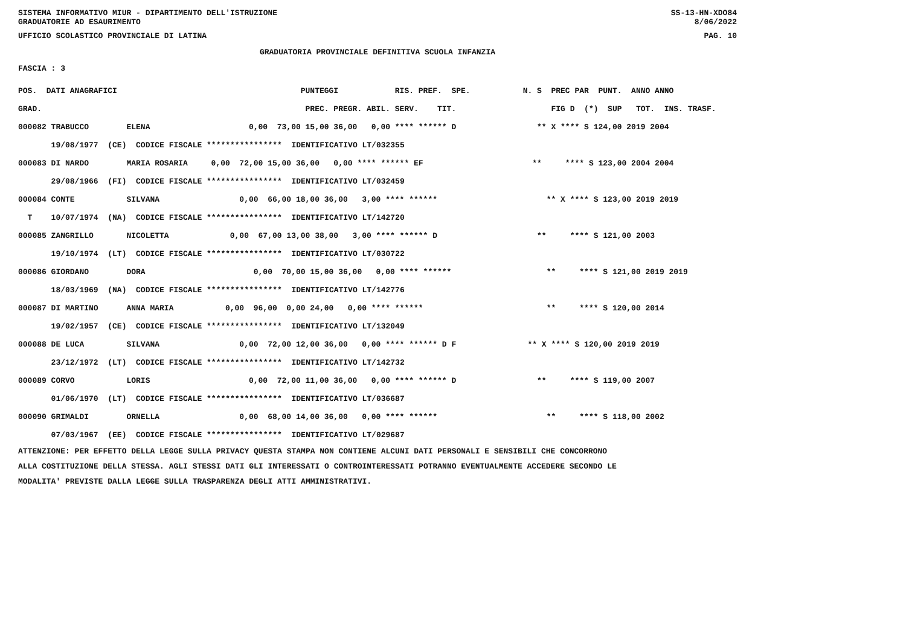SISTEMA INFORMATIVO MIUR - DIPARTIMENTO DELL'ISTRUZIONE SS-13-HN-XDO84
GRADUATORIE AD ESAURIMENTO 8/06/2022
UFFICIO SCOLASTICO PROVINCIALE DI LATINA PAG. 10
GRADUATORIA PROVINCIALE DEFINITIVA SCUOLA INFANZIA
FASCIA : 3
| POS. DATI ANAGRAFICI | PUNTEGGI RIS. PREF. SPE. | N. S PREC PAR PUNT. ANNO ANNO |
| --- | --- | --- |
| GRAD. | PREC. PREGR. ABIL. SERV. TIT. | FIG D (*) SUP TOT. INS. TRASF. |
| 000082 TRABUCCO ELENA | 0,00 73,00 15,00 36,00 0,00 **** ****** D | ** X **** S 124,00 2019 2004 |
| 19/08/1977 (CE) CODICE FISCALE **************** IDENTIFICATIVO LT/032355 | | |
| 000083 DI NARDO MARIA ROSARIA | 0,00 72,00 15,00 36,00 0,00 **** ****** EF | ** **** S 123,00 2004 2004 |
| 29/08/1966 (FI) CODICE FISCALE **************** IDENTIFICATIVO LT/032459 | | |
| 000084 CONTE SILVANA | 0,00 66,00 18,00 36,00 3,00 **** ****** | ** X **** S 123,00 2019 2019 |
| T 10/07/1974 (NA) CODICE FISCALE **************** IDENTIFICATIVO LT/142720 | | |
| 000085 ZANGRILLO NICOLETTA | 0,00 67,00 13,00 38,00 3,00 **** ****** D | ** **** S 121,00 2003 |
| 19/10/1974 (LT) CODICE FISCALE **************** IDENTIFICATIVO LT/030722 | | |
| 000086 GIORDANO DORA | 0,00 70,00 15,00 36,00 0,00 **** ****** | ** **** S 121,00 2019 2019 |
| 18/03/1969 (NA) CODICE FISCALE **************** IDENTIFICATIVO LT/142776 | | |
| 000087 DI MARTINO ANNA MARIA | 0,00 96,00 0,00 24,00 0,00 **** ****** | ** **** S 120,00 2014 |
| 19/02/1957 (CE) CODICE FISCALE **************** IDENTIFICATIVO LT/132049 | | |
| 000088 DE LUCA SILVANA | 0,00 72,00 12,00 36,00 0,00 **** ****** D F | ** X **** S 120,00 2019 2019 |
| 23/12/1972 (LT) CODICE FISCALE **************** IDENTIFICATIVO LT/142732 | | |
| 000089 CORVO LORIS | 0,00 72,00 11,00 36,00 0,00 **** ****** D | ** **** S 119,00 2007 |
| 01/06/1970 (LT) CODICE FISCALE **************** IDENTIFICATIVO LT/036687 | | |
| 000090 GRIMALDI ORNELLA | 0,00 68,00 14,00 36,00 0,00 **** ****** | ** **** S 118,00 2002 |
| 07/03/1967 (EE) CODICE FISCALE **************** IDENTIFICATIVO LT/029687 | | |
ATTENZIONE: PER EFFETTO DELLA LEGGE SULLA PRIVACY QUESTA STAMPA NON CONTIENE ALCUNI DATI PERSONALI E SENSIBILI CHE CONCORRONO
ALLA COSTITUZIONE DELLA STESSA. AGLI STESSI DATI GLI INTERESSATI O CONTROINTERESSATI POTRANNO EVENTUALMENTE ACCEDERE SECONDO LE
MODALITA' PREVISTE DALLA LEGGE SULLA TRASPARENZA DEGLI ATTI AMMINISTRATIVI.